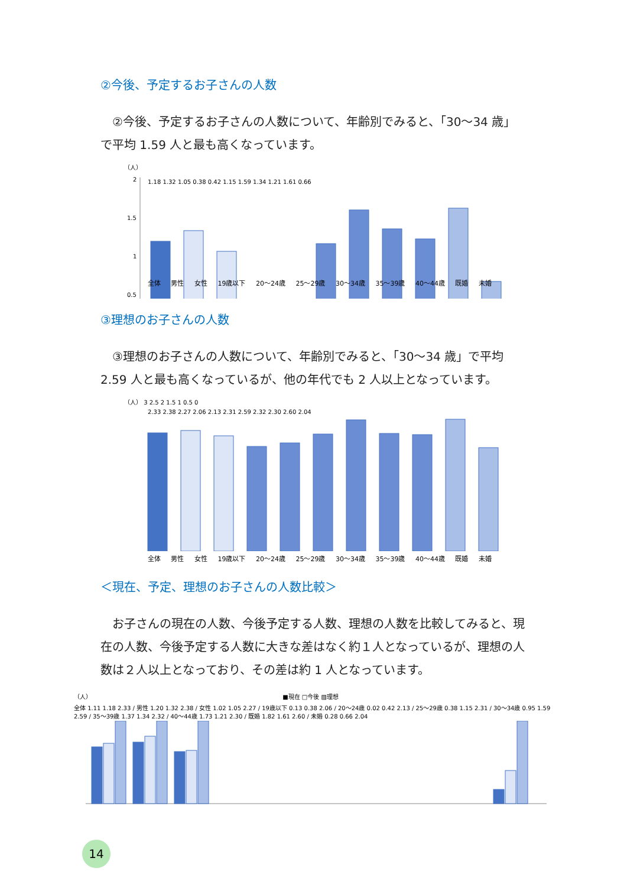②今後、予定するお子さんの人数
②今後、予定するお子さんの人数について、年齢別でみると、「30～34 歳」で平均 1.59 人と最も高くなっています。
（人）
2
1.5
1
0.5
1.18 1.32 1.05 0.38 0.42 1.15 1.59 1.34 1.21 1.61 0.66
全体 男性 女性 19歳以下 20～24歳 25～29歳 30～34歳 35～39歳 40～44歳 既婚 未婚
③理想のお子さんの人数
③理想のお子さんの人数について、年齢別でみると、「30～34 歳」で平均 2.59 人と最も高くなっているが、他の年代でも 2 人以上となっています。
（人） 3 2.5 2 1.5 1 0.5 0
2.33 2.38 2.27 2.06 2.13 2.31 2.59 2.32 2.30 2.60 2.04
全体 男性 女性 19歳以下 20～24歳 25～29歳 30～34歳 35～39歳 40～44歳 既婚 未婚
＜現在、予定、理想のお子さんの人数比較＞
お子さんの現在の人数、今後予定する人数、理想の人数を比較してみると、現在の人数、今後予定する人数に大きな差はなく約１人となっているが、理想の人数は２人以上となっており、その差は約 1 人となっています。
（人） ■現在 □今後 ▨理想
全体 1.11 1.18 2.33 / 男性 1.20 1.32 2.38 / 女性 1.02 1.05 2.27 / 19歳以下 0.13 0.38 2.06 / 20～24歳 0.02 0.42 2.13 / 25～29歳 0.38 1.15 2.31 / 30～34歳 0.95 1.59 2.59 / 35～39歳 1.37 1.34 2.32 / 40～44歳 1.73 1.21 2.30 / 既婚 1.82 1.61 2.60 / 未婚 0.28 0.66 2.04
14